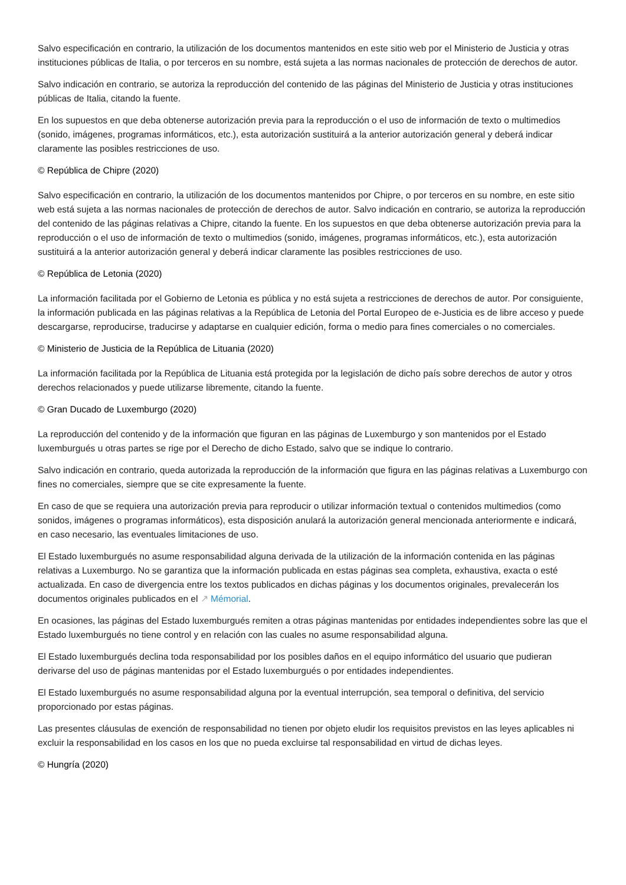Salvo especificación en contrario, la utilización de los documentos mantenidos en este sitio web por el Ministerio de Justicia y otras instituciones públicas de Italia, o por terceros en su nombre, está sujeta a las normas nacionales de protección de derechos de autor.
Salvo indicación en contrario, se autoriza la reproducción del contenido de las páginas del Ministerio de Justicia y otras instituciones públicas de Italia, citando la fuente.
En los supuestos en que deba obtenerse autorización previa para la reproducción o el uso de información de texto o multimedios (sonido, imágenes, programas informáticos, etc.), esta autorización sustituirá a la anterior autorización general y deberá indicar claramente las posibles restricciones de uso.
© República de Chipre (2020)
Salvo especificación en contrario, la utilización de los documentos mantenidos por Chipre, o por terceros en su nombre, en este sitio web está sujeta a las normas nacionales de protección de derechos de autor. Salvo indicación en contrario, se autoriza la reproducción del contenido de las páginas relativas a Chipre, citando la fuente. En los supuestos en que deba obtenerse autorización previa para la reproducción o el uso de información de texto o multimedios (sonido, imágenes, programas informáticos, etc.), esta autorización sustituirá a la anterior autorización general y deberá indicar claramente las posibles restricciones de uso.
© República de Letonia (2020)
La información facilitada por el Gobierno de Letonia es pública y no está sujeta a restricciones de derechos de autor. Por consiguiente, la información publicada en las páginas relativas a la República de Letonia del Portal Europeo de e-Justicia es de libre acceso y puede descargarse, reproducirse, traducirse y adaptarse en cualquier edición, forma o medio para fines comerciales o no comerciales.
© Ministerio de Justicia de la República de Lituania (2020)
La información facilitada por la República de Lituania está protegida por la legislación de dicho país sobre derechos de autor y otros derechos relacionados y puede utilizarse libremente, citando la fuente.
© Gran Ducado de Luxemburgo (2020)
La reproducción del contenido y de la información que figuran en las páginas de Luxemburgo y son mantenidos por el Estado luxemburgués u otras partes se rige por el Derecho de dicho Estado, salvo que se indique lo contrario.
Salvo indicación en contrario, queda autorizada la reproducción de la información que figura en las páginas relativas a Luxemburgo con fines no comerciales, siempre que se cite expresamente la fuente.
En caso de que se requiera una autorización previa para reproducir o utilizar información textual o contenidos multimedios (como sonidos, imágenes o programas informáticos), esta disposición anulará la autorización general mencionada anteriormente e indicará, en caso necesario, las eventuales limitaciones de uso.
El Estado luxemburgués no asume responsabilidad alguna derivada de la utilización de la información contenida en las páginas relativas a Luxemburgo. No se garantiza que la información publicada en estas páginas sea completa, exhaustiva, exacta o esté actualizada. En caso de divergencia entre los textos publicados en dichas páginas y los documentos originales, prevalecerán los documentos originales publicados en el ↗ Mémorial.
En ocasiones, las páginas del Estado luxemburgués remiten a otras páginas mantenidas por entidades independientes sobre las que el Estado luxemburgués no tiene control y en relación con las cuales no asume responsabilidad alguna.
El Estado luxemburgués declina toda responsabilidad por los posibles daños en el equipo informático del usuario que pudieran derivarse del uso de páginas mantenidas por el Estado luxemburgués o por entidades independientes.
El Estado luxemburgués no asume responsabilidad alguna por la eventual interrupción, sea temporal o definitiva, del servicio proporcionado por estas páginas.
Las presentes cláusulas de exención de responsabilidad no tienen por objeto eludir los requisitos previstos en las leyes aplicables ni excluir la responsabilidad en los casos en los que no pueda excluirse tal responsabilidad en virtud de dichas leyes.
© Hungría (2020)